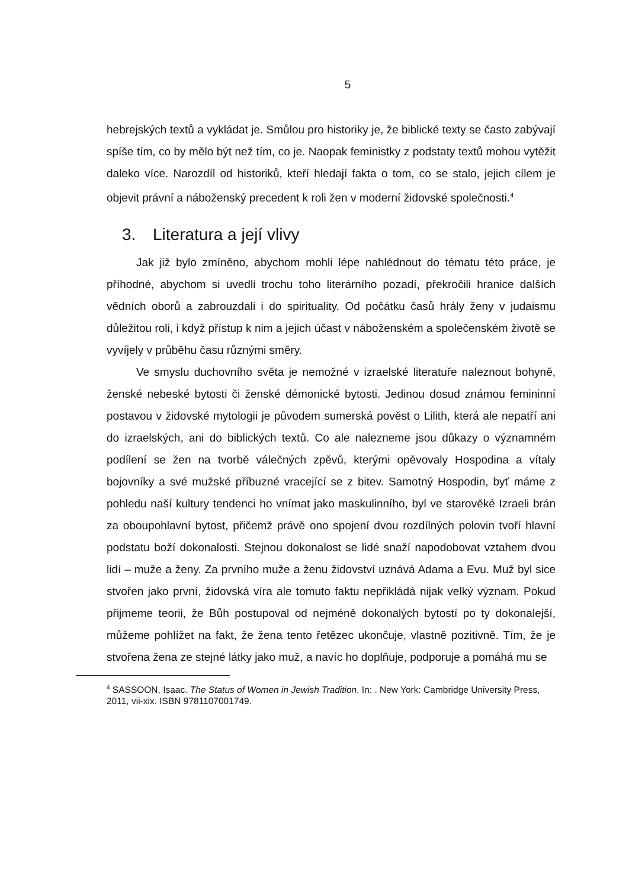5
hebrejských textů a vykládat je. Smůlou pro historiky je, že biblické texty se často zabývají spíše tím, co by mělo být než tím, co je. Naopak feministky z podstaty textů mohou vytěžit daleko více. Narozdíl od historiků, kteří hledají fakta o tom, co se stalo, jejich cílem je objevit právní a náboženský precedent k roli žen v moderní židovské společnosti.<sup>4</sup>
3. Literatura a její vlivy
Jak již bylo zmíněno, abychom mohli lépe nahlédnout do tématu této práce, je příhodné, abychom si uvedli trochu toho literárního pozadí, překročili hranice dalších vědních oborů a zabrouzdali i do spirituality. Od počátku časů hrály ženy v judaismu důležitou roli, i když přístup k nim a jejich účast v náboženském a společenském životě se vyvíjely v průběhu času různými směry.
Ve smyslu duchovního světa je nemožné v izraelské literatuře naleznout bohyně, ženské nebeské bytosti či ženské démonické bytosti. Jedinou dosud známou femininní postavou v židovské mytologii je původem sumerská pověst o Lilith, která ale nepatří ani do izraelských, ani do biblických textů. Co ale nalezneme jsou důkazy o významném podílení se žen na tvorbě válečných zpěvů, kterými opěvovaly Hospodina a vítaly bojovníky a své mužské příbuzné vracející se z bitev. Samotný Hospodin, byť máme z pohledu naší kultury tendenci ho vnímat jako maskulinního, byl ve starověké Izraeli brán za oboupohlavní bytost, přičemž právě ono spojení dvou rozdílných polovin tvoří hlavní podstatu boží dokonalosti. Stejnou dokonalost se lidé snaží napodobovat vztahem dvou lidí – muže a ženy. Za prvního muže a ženu židovství uznává Adama a Evu. Muž byl sice stvořen jako první, židovská víra ale tomuto faktu nepřikládá nijak velký význam. Pokud přijmeme teorii, že Bůh postupoval od nejméně dokonalých bytostí po ty dokonalejší, můžeme pohlížet na fakt, že žena tento řetězec ukončuje, vlastně pozitivně. Tím, že je stvořena žena ze stejné látky jako muž, a navíc ho doplňuje, podporuje a pomáhá mu se
<sup>4</sup> SASSOON, Isaac. The Status of Women in Jewish Tradition. In: . New York: Cambridge University Press, 2011, vii-xix. ISBN 9781107001749.